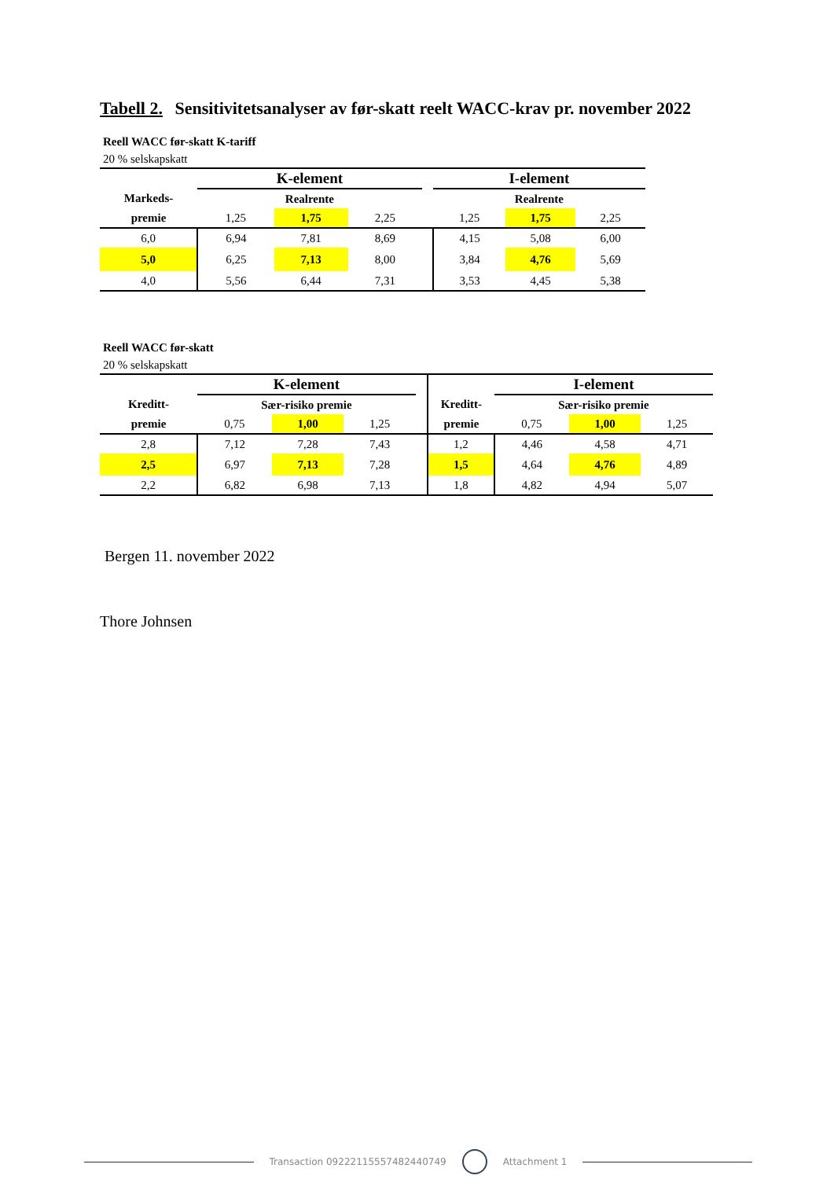Tabell 2. Sensitivitetsanalyser av før-skatt reelt WACC-krav pr. november 2022
Reell WACC før-skatt K-tariff
20 % selskapskatt
| | K-element | | | | I-element | | |
| Markeds- | Realrente | | | | Realrente | | |
| premie | 1,25 | 1,75 | 2,25 | | 1,25 | 1,75 | 2,25 |
| 6,0 | 6,94 | 7,81 | 8,69 | | 4,15 | 5,08 | 6,00 |
| 5,0 | 6,25 | 7,13 | 8,00 | | 3,84 | 4,76 | 5,69 |
| 4,0 | 5,56 | 6,44 | 7,31 | | 3,53 | 4,45 | 5,38 |
Reell WACC før-skatt
20 % selskapskatt
| | K-element | | | | | I-element | | |
| Kreditt- | Sær-risiko premie | | | | Kreditt- | Sær-risiko premie | | |
| premie | 0,75 | 1,00 | 1,25 | | premie | 0,75 | 1,00 | 1,25 |
| 2,8 | 7,12 | 7,28 | 7,43 | | 1,2 | 4,46 | 4,58 | 4,71 |
| 2,5 | 6,97 | 7,13 | 7,28 | | 1,5 | 4,64 | 4,76 | 4,89 |
| 2,2 | 6,82 | 6,98 | 7,13 | | 1,8 | 4,82 | 4,94 | 5,07 |
Bergen 11. november 2022
Thore Johnsen
Transaction 09222115557482440749 Attachment 1